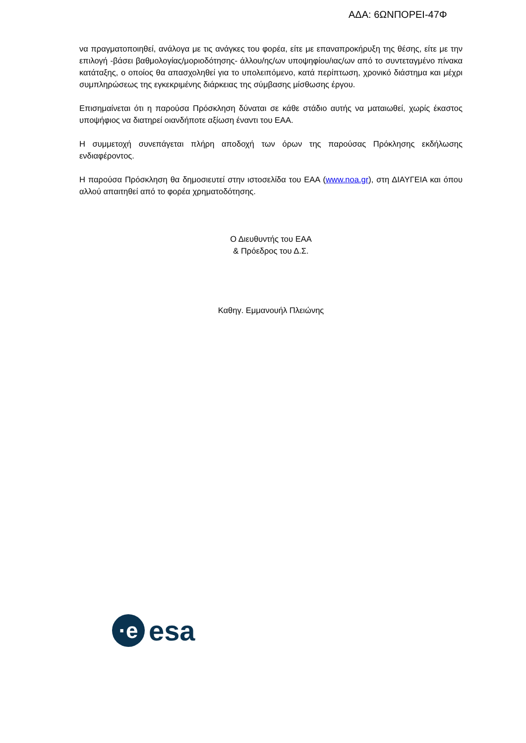ΑΔΑ: 6ΩΝΠΟΡΕΙ-47Φ
να πραγματοποιηθεί, ανάλογα με τις ανάγκες του φορέα, είτε με επαναπροκήρυξη της θέσης, είτε με την επιλογή -βάσει βαθμολογίας/μοριοδότησης- άλλου/ης/ων υποψηφίου/ιας/ων από το συντεταγμένο πίνακα κατάταξης, ο οποίος θα απασχοληθεί για το υπολειπόμενο, κατά περίπτωση, χρονικό διάστημα και μέχρι συμπληρώσεως της εγκεκριμένης διάρκειας της σύμβασης μίσθωσης έργου.
Επισημαίνεται ότι η παρούσα Πρόσκληση δύναται σε κάθε στάδιο αυτής να ματαιωθεί, χωρίς έκαστος υποψήφιος να διατηρεί οιανδήποτε αξίωση έναντι του ΕΑΑ.
Η συμμετοχή συνεπάγεται πλήρη αποδοχή των όρων της παρούσας Πρόκλησης εκδήλωσης ενδιαφέροντος.
Η παρούσα Πρόσκληση θα δημοσιευτεί στην ιστοσελίδα του ΕΑΑ (www.noa.gr), στη ΔΙΑΥΓΕΙΑ και όπου αλλού απαιτηθεί από το φορέα χρηματοδότησης.
Ο Διευθυντής του ΕΑΑ
& Πρόεδρος του Δ.Σ.
Καθηγ. Εμμανουήλ Πλειώνης
·e
esa